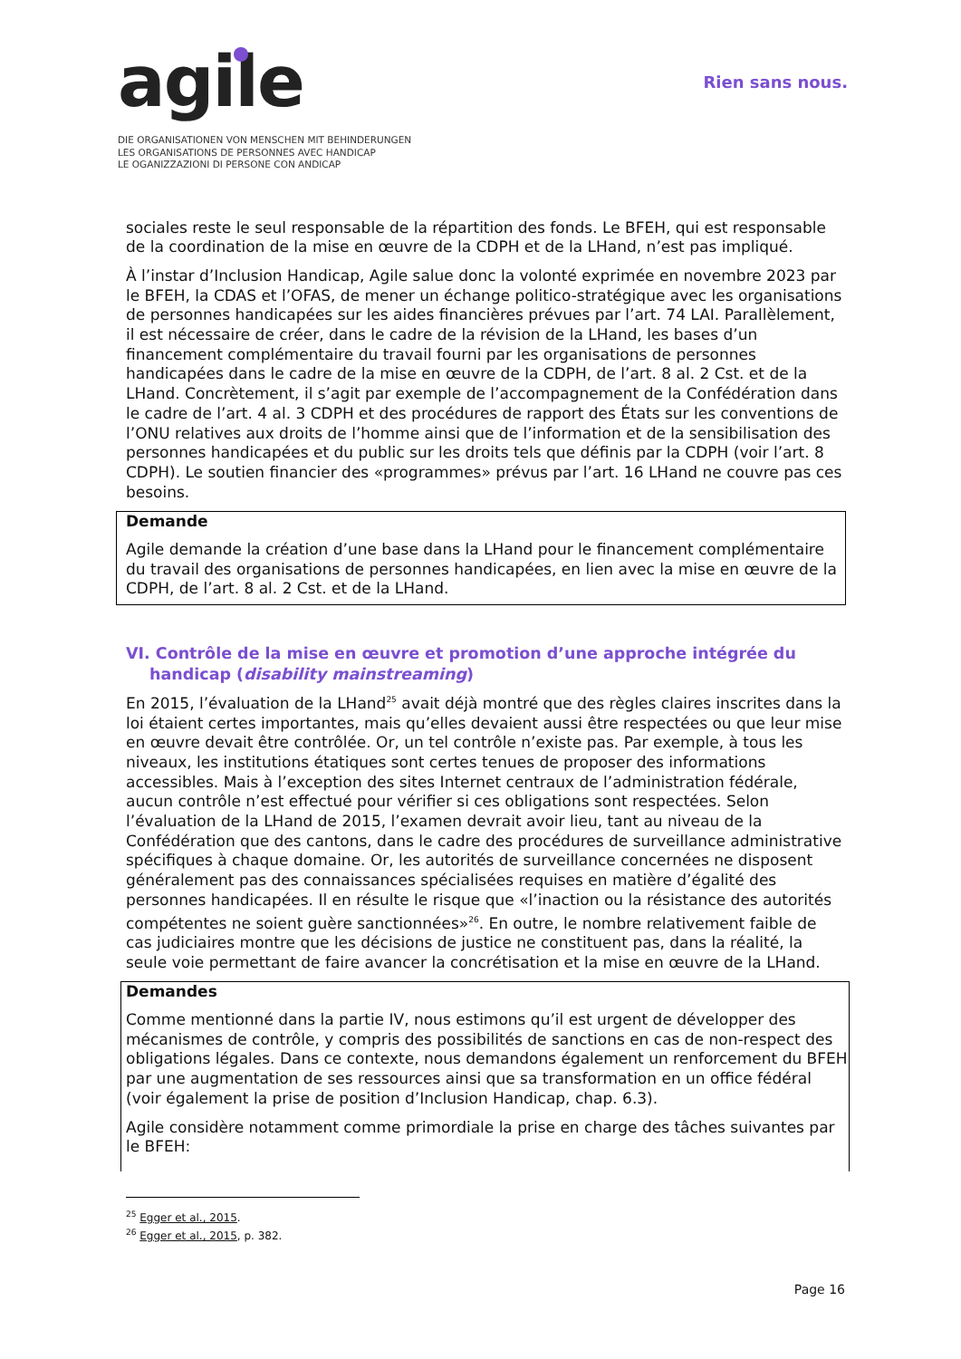agile
DIE ORGANISATIONEN VON MENSCHEN MIT BEHINDERUNGEN
LES ORGANISATIONS DE PERSONNES AVEC HANDICAP
LE OGANIZZAZIONI DI PERSONE CON ANDICAP
Rien sans nous.
sociales reste le seul responsable de la répartition des fonds. Le BFEH, qui est responsable de la coordination de la mise en œuvre de la CDPH et de la LHand, n’est pas impliqué.
À l’instar d’Inclusion Handicap, Agile salue donc la volonté exprimée en novembre 2023 par le BFEH, la CDAS et l’OFAS, de mener un échange politico-stratégique avec les organisations de personnes handicapées sur les aides financières prévues par l’art. 74 LAI. Parallèlement, il est nécessaire de créer, dans le cadre de la révision de la LHand, les bases d’un financement complémentaire du travail fourni par les organisations de personnes handicapées dans le cadre de la mise en œuvre de la CDPH, de l’art. 8 al. 2 Cst. et de la LHand. Concrètement, il s’agit par exemple de l’accompagnement de la Confédération dans le cadre de l’art. 4 al. 3 CDPH et des procédures de rapport des États sur les conventions de l’ONU relatives aux droits de l’homme ainsi que de l’information et de la sensibilisation des personnes handicapées et du public sur les droits tels que définis par la CDPH (voir l’art. 8 CDPH). Le soutien financier des «programmes» prévus par l’art. 16 LHand ne couvre pas ces besoins.
Demande
Agile demande la création d’une base dans la LHand pour le financement complémentaire du travail des organisations de personnes handicapées, en lien avec la mise en œuvre de la CDPH, de l’art. 8 al. 2 Cst. et de la LHand.
VI. Contrôle de la mise en œuvre et promotion d’une approche intégrée du handicap (disability mainstreaming)
En 2015, l’évaluation de la LHand<sup>25</sup> avait déjà montré que des règles claires inscrites dans la loi étaient certes importantes, mais qu’elles devaient aussi être respectées ou que leur mise en œuvre devait être contrôlée. Or, un tel contrôle n’existe pas. Par exemple, à tous les niveaux, les institutions étatiques sont certes tenues de proposer des informations accessibles. Mais à l’exception des sites Internet centraux de l’administration fédérale, aucun contrôle n’est effectué pour vérifier si ces obligations sont respectées. Selon l’évaluation de la LHand de 2015, l’examen devrait avoir lieu, tant au niveau de la Confédération que des cantons, dans le cadre des procédures de surveillance administrative spécifiques à chaque domaine. Or, les autorités de surveillance concernées ne disposent généralement pas des connaissances spécialisées requises en matière d’égalité des personnes handicapées. Il en résulte le risque que «l’inaction ou la résistance des autorités compétentes ne soient guère sanctionnées»<sup>26</sup>. En outre, le nombre relativement faible de cas judiciaires montre que les décisions de justice ne constituent pas, dans la réalité, la seule voie permettant de faire avancer la concrétisation et la mise en œuvre de la LHand.
Demandes
Comme mentionné dans la partie IV, nous estimons qu’il est urgent de développer des mécanismes de contrôle, y compris des possibilités de sanctions en cas de non-respect des obligations légales. Dans ce contexte, nous demandons également un renforcement du BFEH par une augmentation de ses ressources ainsi que sa transformation en un office fédéral (voir également la prise de position d’Inclusion Handicap, chap. 6.3).
Agile considère notamment comme primordiale la prise en charge des tâches suivantes par le BFEH:
<sup>25</sup> Egger et al., 2015.
<sup>26</sup> Egger et al., 2015, p. 382.
Page 16